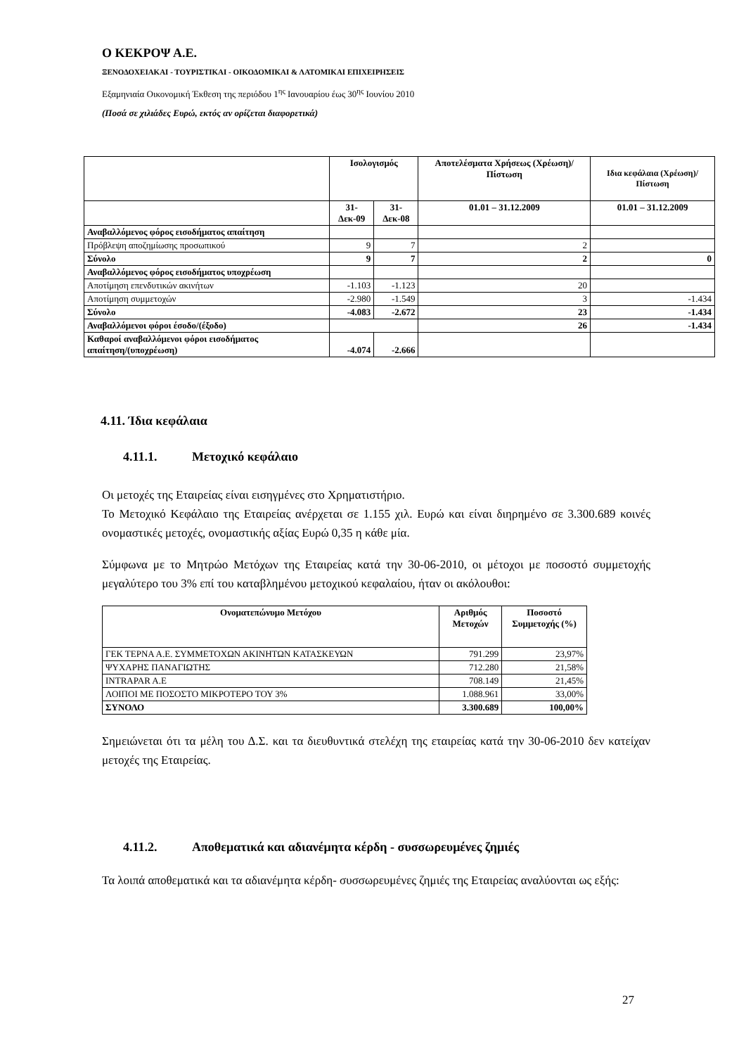Ο ΚΕΚΡΟΨ Α.Ε.
ΞΕΝΟΔΟΧΕΙΑΚΑΙ - ΤΟΥΡΙΣΤΙΚΑΙ - ΟΙΚΟΔΟΜΙΚΑΙ & ΛΑΤΟΜΙΚΑΙ ΕΠΙΧΕΙΡΗΣΕΙΣ
Εξαμηνιαία Οικονομική Έκθεση της περιόδου 1<sup>ης</sup> Ιανουαρίου έως 30<sup>ης</sup> Ιουνίου 2010
(Ποσά σε χιλιάδες Ευρώ, εκτός αν ορίζεται διαφορετικά)
| | Ισολογισμός | | Αποτελέσματα Χρήσεως (Χρέωση)/Πίστωση | Ιδια κεφάλαια (Χρέωση)/Πίστωση |
| --- | --- | --- | --- | --- |
| | 31-Δεκ-09 | 31-Δεκ-08 | 01.01 – 31.12.2009 | 01.01 – 31.12.2009 |
| Αναβαλλόμενος φόρος εισοδήματος απαίτηση | | | | |
| Πρόβλεψη αποζημίωσης προσωπικού | 9 | 7 | 2 | |
| Σύνολο | 9 | 7 | 2 | 0 |
| Αναβαλλόμενος φόρος εισοδήματος υποχρέωση | | | | |
| Αποτίμηση επενδυτικών ακινήτων | -1.103 | -1.123 | 20 | |
| Αποτίμηση συμμετοχών | -2.980 | -1.549 | 3 | -1.434 |
| Σύνολο | -4.083 | -2.672 | 23 | -1.434 |
| Αναβαλλόμενοι φόροι έσοδο/(έξοδο) | | | 26 | -1.434 |
| Καθαροί αναβαλλόμενοι φόροι εισοδήματος απαίτηση/(υποχρέωση) | -4.074 | -2.666 | | |
4.11. Ίδια κεφάλαια
4.11.1. Μετοχικό κεφάλαιο
Οι μετοχές της Εταιρείας είναι εισηγμένες στο Χρηματιστήριο.
Το Μετοχικό Κεφάλαιο της Εταιρείας ανέρχεται σε 1.155 χιλ. Ευρώ και είναι διηρημένο σε 3.300.689 κοινές ονομαστικές μετοχές, ονομαστικής αξίας Ευρώ 0,35 η κάθε μία.
Σύμφωνα με το Μητρώο Μετόχων της Εταιρείας κατά την 30-06-2010, οι μέτοχοι με ποσοστό συμμετοχής μεγαλύτερο του 3% επί του καταβλημένου μετοχικού κεφαλαίου, ήταν οι ακόλουθοι:
| Ονοματεπώνυμο Μετόχου | Αριθμός Μετοχών | Ποσοστό Συμμετοχής (%) |
| --- | --- | --- |
| ΓΕΚ ΤΕΡΝΑ Α.Ε. ΣΥΜΜΕΤΟΧΩΝ ΑΚΙΝΗΤΩΝ ΚΑΤΑΣΚΕΥΩΝ | 791.299 | 23,97% |
| ΨΥΧΑΡΗΣ ΠΑΝΑΓΙΩΤΗΣ | 712.280 | 21,58% |
| INTRAPAR A.E | 708.149 | 21,45% |
| ΛΟΙΠΟΙ ΜΕ ΠΟΣΟΣΤΟ ΜΙΚΡΟΤΕΡΟ ΤΟΥ 3% | 1.088.961 | 33,00% |
| ΣΥΝΟΛΟ | 3.300.689 | 100,00% |
Σημειώνεται ότι τα μέλη του Δ.Σ. και τα διευθυντικά στελέχη της εταιρείας κατά την 30-06-2010 δεν κατείχαν μετοχές της Εταιρείας.
4.11.2. Αποθεματικά και αδιανέμητα κέρδη - συσσωρευμένες ζημιές
Τα λοιπά αποθεματικά και τα αδιανέμητα κέρδη- συσσωρευμένες ζημιές της Εταιρείας αναλύονται ως εξής:
27